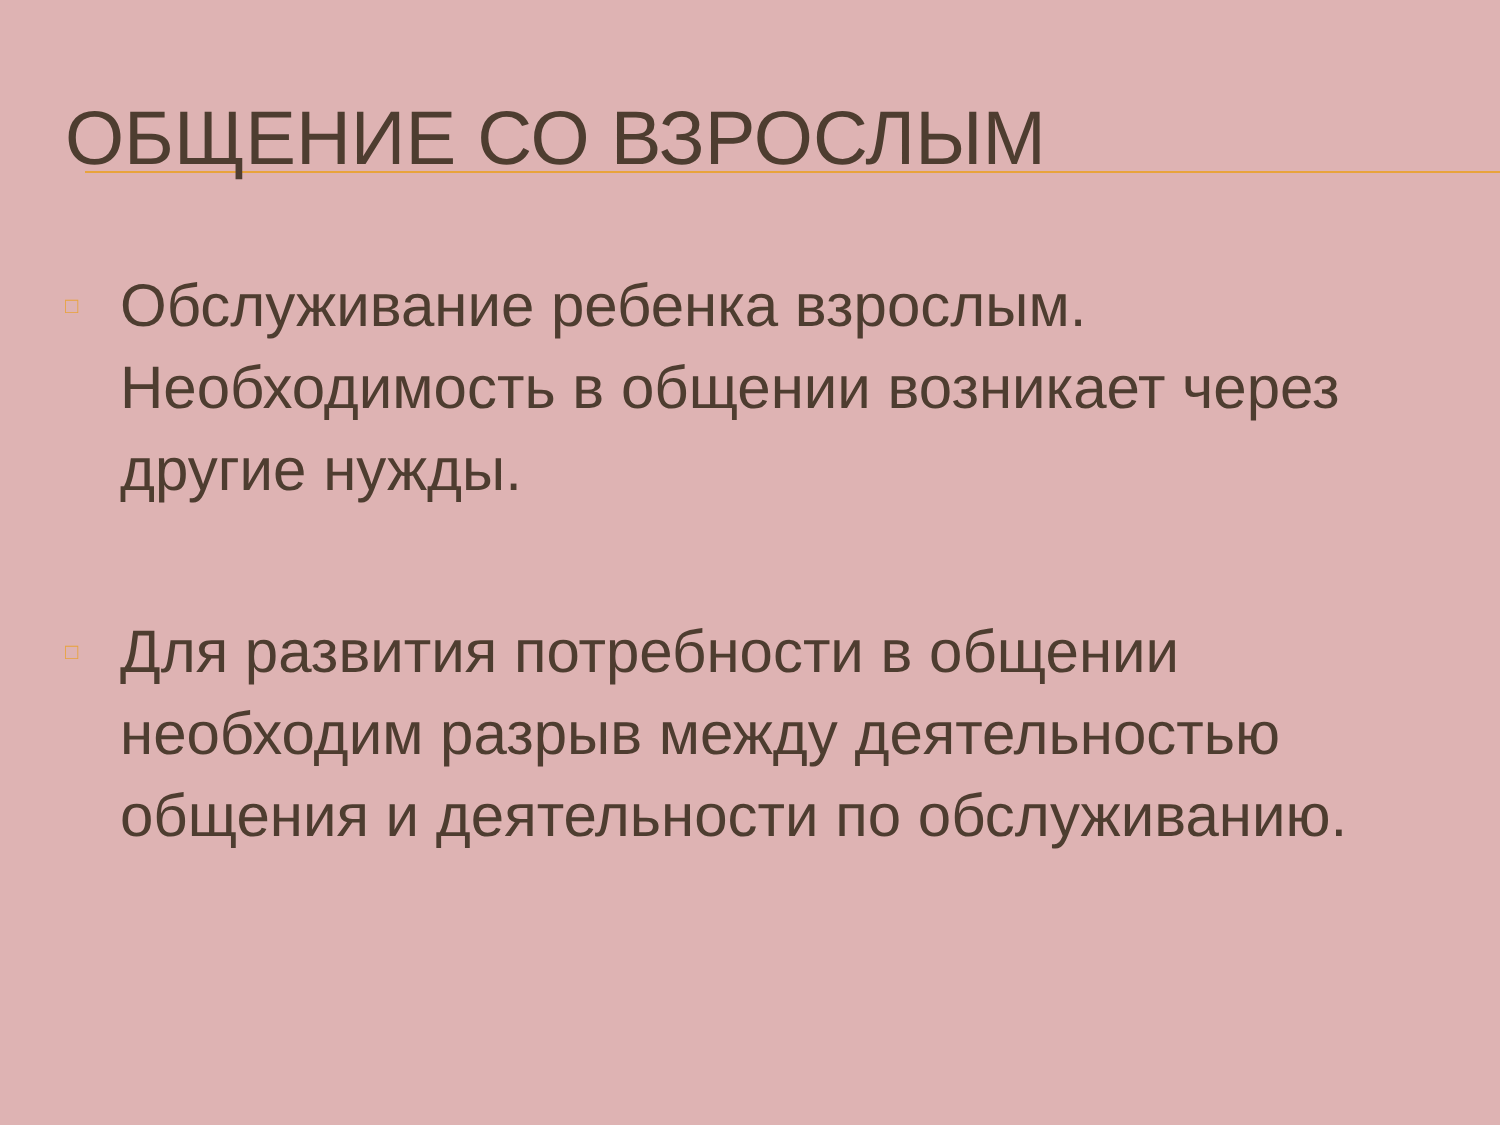ОБЩЕНИЕ СО ВЗРОСЛЫМ
□ Обслуживание ребенка взрослым. Необходимость в общении возникает через другие нужды.
□ Для развития потребности в общении необходим разрыв между деятельностью общения и деятельности по обслуживанию.